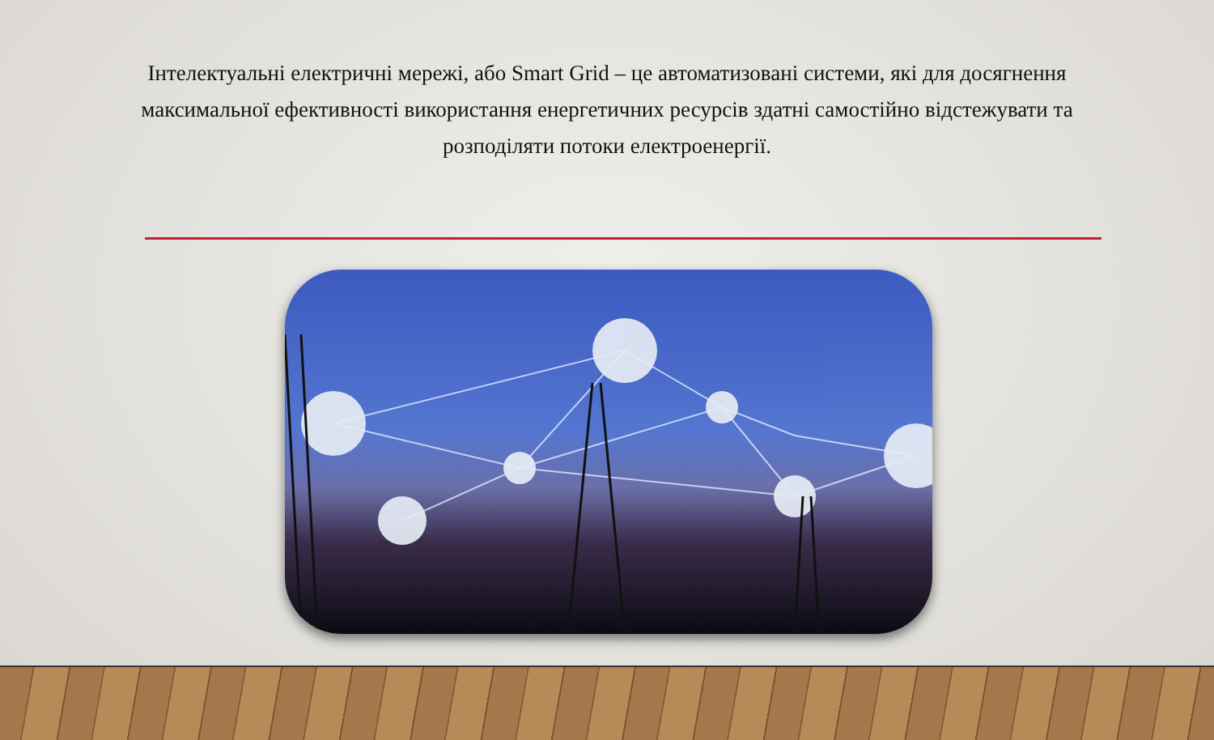Інтелектуальні електричні мережі, або Smart Grid – це автоматизовані системи, які для досягнення максимальної ефективності використання енергетичних ресурсів здатні самостійно відстежувати та розподіляти потоки електроенергії.